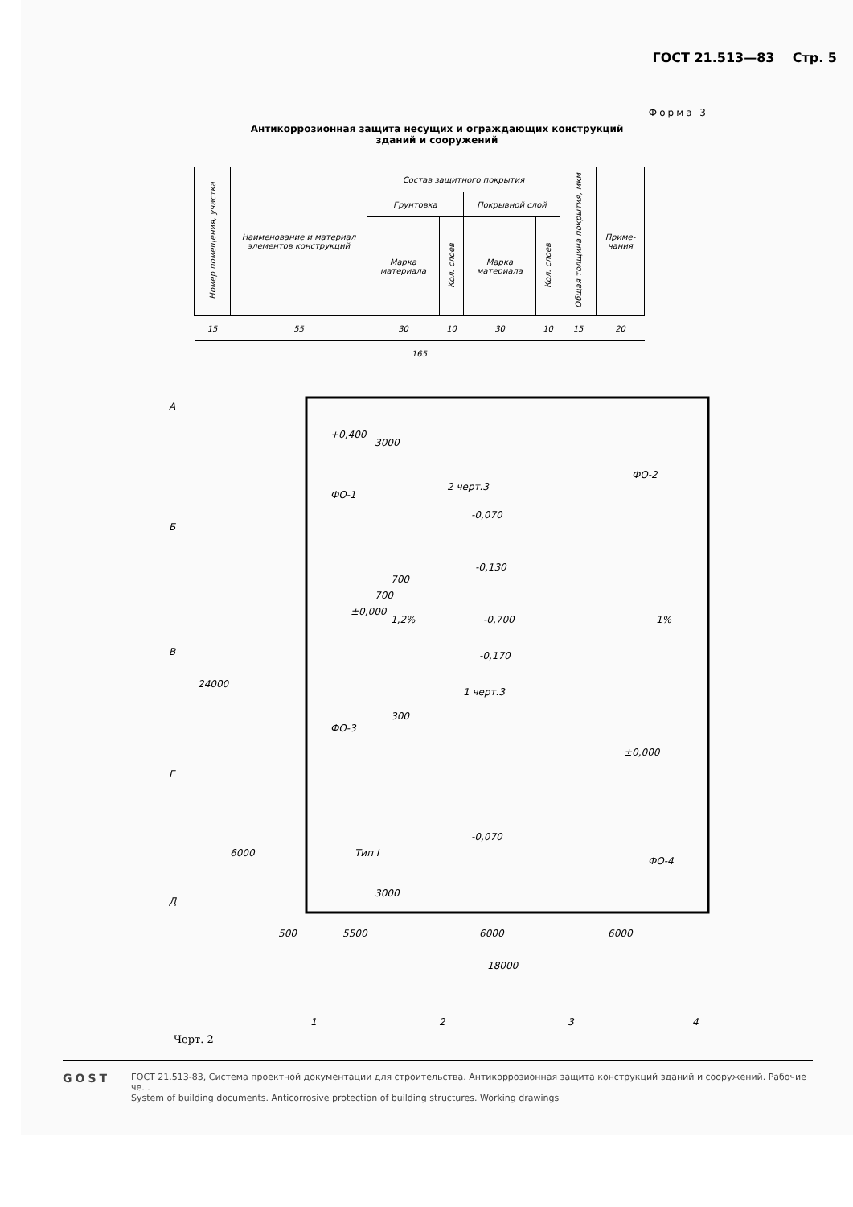ГОСТ 21.513—83 Стр. 5
Форма 3
Антикоррозионная защита несущих и ограждающих конструкций
зданий и сооружений
| Номер помещения, участка | Наименование и материал элементов конструкций | Состав защитного покрытия | | | | Общая толщина покрытия, мкм | Приме-чания |
| | | Грунтовка | | Покрывной слой | | | |
| | | Марка материала | Кол. слоев | Марка материала | Кол. слоев | | |
| 15 | 55 | 30 | 10 | 30 | 10 | 15 | 20 |
| 165 | | | | | | | |
А
Б
В
Г
Д
+0,400
ФО-1
ФО-2
ФО-3
ФО-4
-0,070
-0,130
-0,700
-0,170
-0,070
±0,000
1,2%
1%
±0,000
Тип I
2 черт.3
1 черт.3
700
700
300
3000
3000
24000
6000
500
5500
6000
6000
18000
1
2
3
4
Черт. 2
GOST
ГОСТ 21.513-83, Система проектной документации для строительства. Антикоррозионная защита конструкций зданий и сооружений. Рабочие че...
System of building documents. Anticorrosive protection of building structures. Working drawings